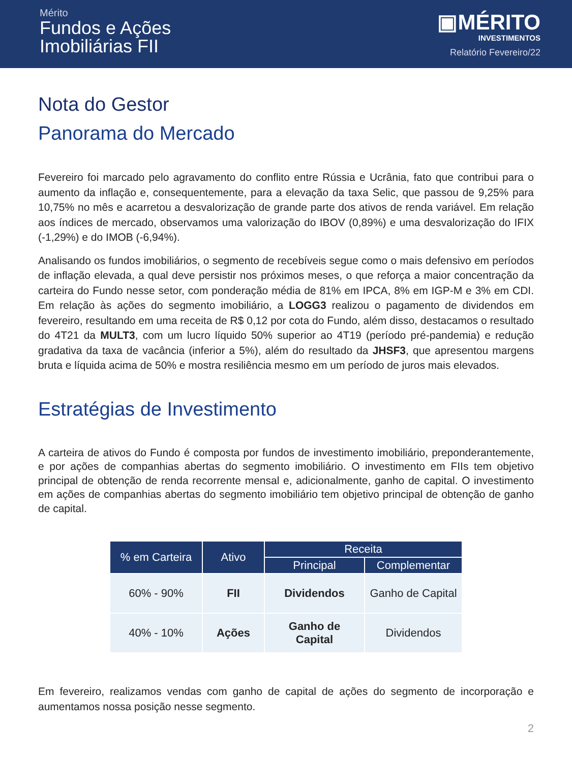Mérito
Fundos e Ações
Imobiliárias FII
▣MÉRITO
INVESTIMENTOS
Relatório Fevereiro/22
Nota do Gestor
Panorama do Mercado
Fevereiro foi marcado pelo agravamento do conflito entre Rússia e Ucrânia, fato que contribui para o aumento da inflação e, consequentemente, para a elevação da taxa Selic, que passou de 9,25% para 10,75% no mês e acarretou a desvalorização de grande parte dos ativos de renda variável. Em relação aos índices de mercado, observamos uma valorização do IBOV (0,89%) e uma desvalorização do IFIX (-1,29%) e do IMOB (-6,94%).
Analisando os fundos imobiliários, o segmento de recebíveis segue como o mais defensivo em períodos de inflação elevada, a qual deve persistir nos próximos meses, o que reforça a maior concentração da carteira do Fundo nesse setor, com ponderação média de 81% em IPCA, 8% em IGP-M e 3% em CDI. Em relação às ações do segmento imobiliário, a LOGG3 realizou o pagamento de dividendos em fevereiro, resultando em uma receita de R$ 0,12 por cota do Fundo, além disso, destacamos o resultado do 4T21 da MULT3, com um lucro líquido 50% superior ao 4T19 (período pré-pandemia) e redução gradativa da taxa de vacância (inferior a 5%), além do resultado da JHSF3, que apresentou margens bruta e líquida acima de 50% e mostra resiliência mesmo em um período de juros mais elevados.
Estratégias de Investimento
A carteira de ativos do Fundo é composta por fundos de investimento imobiliário, preponderantemente, e por ações de companhias abertas do segmento imobiliário. O investimento em FIIs tem objetivo principal de obtenção de renda recorrente mensal e, adicionalmente, ganho de capital. O investimento em ações de companhias abertas do segmento imobiliário tem objetivo principal de obtenção de ganho de capital.
| % em Carteira | Ativo | Receita | |
| --- | --- | --- | --- |
| | | Principal | Complementar |
| 60% - 90% | FII | Dividendos | Ganho de Capital |
| 40% - 10% | Ações | Ganho de Capital | Dividendos |
Em fevereiro, realizamos vendas com ganho de capital de ações do segmento de incorporação e aumentamos nossa posição nesse segmento.
2